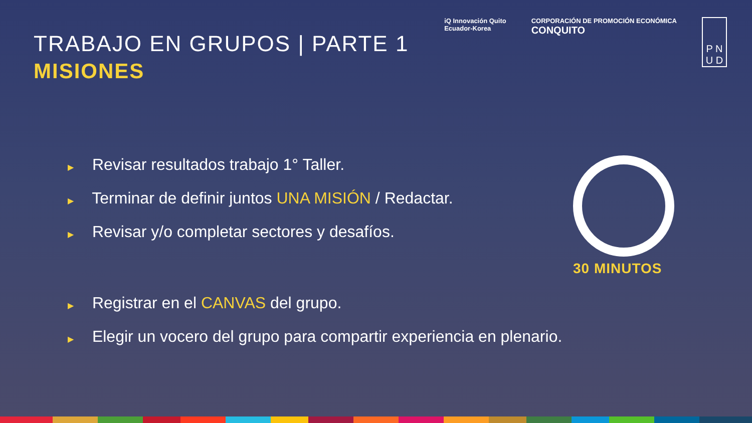TRABAJO EN GRUPOS | PARTE 1
MISIONES
iQ Innovación Quito
Ecuador-Korea
CORPORACIÓN DE PROMOCIÓN ECONÓMICA
CONQUITO
P N
U D
▶ Revisar resultados trabajo 1° Taller.
▶ Terminar de definir juntos UNA MISIÓN / Redactar.
▶ Revisar y/o completar sectores y desafíos.
▶ Registrar en el CANVAS del grupo.
▶ Elegir un vocero del grupo para compartir experiencia en plenario.
30 MINUTOS